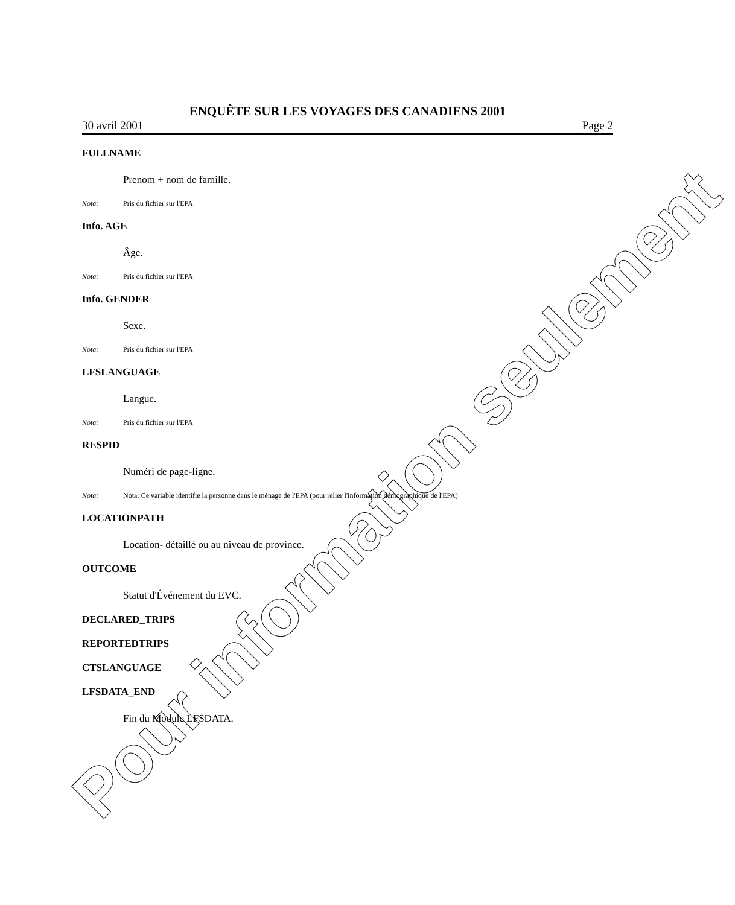ENQUÊTE SUR LES VOYAGES DES CANADIENS 2001
30 avril 2001 Page 2
FULLNAME
Prenom + nom de famille.
Nota: Pris du fichier sur l'EPA
Info. AGE
Âge.
Nota: Pris du fichier sur l'EPA
Info. GENDER
Sexe.
Nota: Pris du fichier sur l'EPA
LFSLANGUAGE
Langue.
Nota: Pris du fichier sur l'EPA
RESPID
Numéri de page-ligne.
Nota: Nota: Ce variable identifie la personne dans le ménage de l'EPA (pour relier l'information démographique de l'EPA)
LOCATIONPATH
Location- détaillé ou au niveau de province.
OUTCOME
Statut d'Événement du EVC.
DECLARED_TRIPS
REPORTEDTRIPS
CTSLANGUAGE
LFSDATA_END
Fin du Module LFSDATA.
Pour information seulement